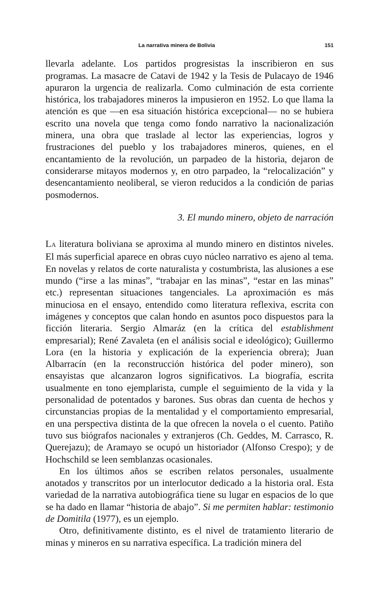La narrativa minera de Bolivia 151
llevarla adelante. Los partidos progresistas la inscribieron en sus programas. La masacre de Catavi de 1942 y la Tesis de Pulacayo de 1946 apuraron la urgencia de realizarla. Como culminación de esta corriente histórica, los trabajadores mineros la impusieron en 1952. Lo que llama la atención es que —en esa situación histórica excepcional— no se hubiera escrito una novela que tenga como fondo narrativo la nacionalización minera, una obra que traslade al lector las experiencias, logros y frustraciones del pueblo y los trabajadores mineros, quienes, en el encantamiento de la revolución, un parpadeo de la historia, dejaron de considerarse mitayos modernos y, en otro parpadeo, la “relocalización” y desencantamiento neoliberal, se vieron reducidos a la condición de parias posmodernos.
3. El mundo minero, objeto de narración
LA literatura boliviana se aproxima al mundo minero en distintos niveles. El más superficial aparece en obras cuyo núcleo narrativo es ajeno al tema. En novelas y relatos de corte naturalista y costumbrista, las alusiones a ese mundo (“irse a las minas”, “trabajar en las minas”, “estar en las minas” etc.) representan situaciones tangenciales. La aproximación es más minuciosa en el ensayo, entendido como literatura reflexiva, escrita con imágenes y conceptos que calan hondo en asuntos poco dispuestos para la ficción literaria. Sergio Almaráz (en la crítica del establishment empresarial); René Zavaleta (en el análisis social e ideológico); Guillermo Lora (en la historia y explicación de la experiencia obrera); Juan Albarracín (en la reconstrucción histórica del poder minero), son ensayistas que alcanzaron logros significativos. La biografía, escrita usualmente en tono ejemplarista, cumple el seguimiento de la vida y la personalidad de potentados y barones. Sus obras dan cuenta de hechos y circunstancias propias de la mentalidad y el comportamiento empresarial, en una perspectiva distinta de la que ofrecen la novela o el cuento. Patiño tuvo sus biógrafos nacionales y extranjeros (Ch. Geddes, M. Carrasco, R. Querejazu); de Aramayo se ocupó un historiador (Alfonso Crespo); y de Hochschild se leen semblanzas ocasionales.
En los últimos años se escriben relatos personales, usualmente anotados y transcritos por un interlocutor dedicado a la historia oral. Esta variedad de la narrativa autobiográfica tiene su lugar en espacios de lo que se ha dado en llamar “historia de abajo”. Si me permiten hablar: testimonio de Domitila (1977), es un ejemplo.
Otro, definitivamente distinto, es el nivel de tratamiento literario de minas y mineros en su narrativa específica. La tradición minera del